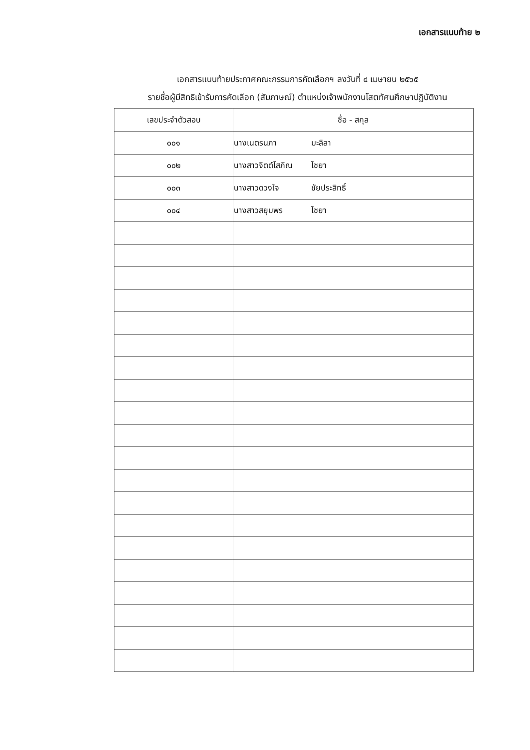เอกสารแนบท้าย ๒
เอกสารแนบท้ายประกาศคณะกรรมการคัดเลือกฯ ลงวันที่ ๔ เมษายน ๒๕๖๕
รายชื่อผู้มีสิทธิเข้ารับการคัดเลือก (สัมภาษณ์) ตำแหน่งเจ้าพนักงานโสตทัศนศึกษาปฏิบัติงาน
| เลขประจำตัวสอบ | ชื่อ - สกุล |
| --- | --- |
| ๐๐๑ | นางเนตรนภา มะลิลา |
| ๐๐๒ | นางสาวจิตต์โสภิณ ไชยา |
| ๐๐๓ | นางสาวดวงใจ ชัยประสิทธิ์ |
| ๐๐๔ | นางสาวสยุมพร ไชยา |